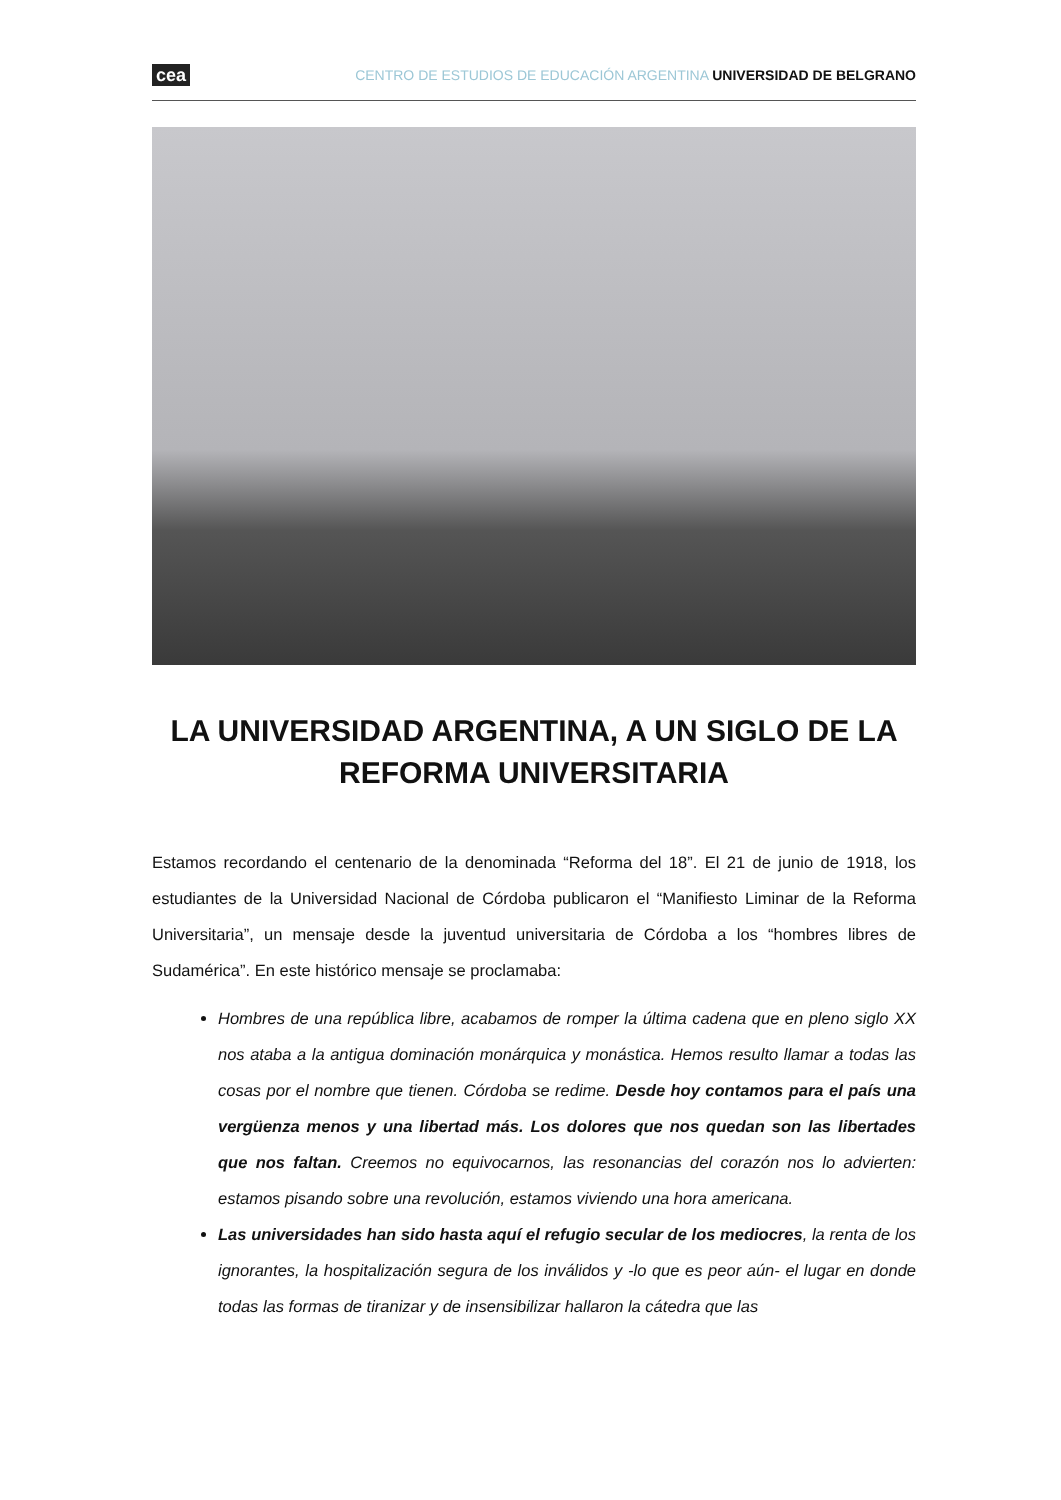cea CENTRO DE ESTUDIOS DE EDUCACIÓN ARGENTINA UNIVERSIDAD DE BELGRANO
LA UNIVERSIDAD ARGENTINA, A UN SIGLO DE LA REFORMA UNIVERSITARIA
Estamos recordando el centenario de la denominada “Reforma del 18”. El 21 de junio de 1918, los estudiantes de la Universidad Nacional de Córdoba publicaron el “Manifiesto Liminar de la Reforma Universitaria”, un mensaje desde la juventud universitaria de Córdoba a los “hombres libres de Sudamérica”. En este histórico mensaje se proclamaba:
Hombres de una república libre, acabamos de romper la última cadena que en pleno siglo XX nos ataba a la antigua dominación monárquica y monástica. Hemos resulto llamar a todas las cosas por el nombre que tienen. Córdoba se redime. Desde hoy contamos para el país una vergüenza menos y una libertad más. Los dolores que nos quedan son las libertades que nos faltan. Creemos no equivocarnos, las resonancias del corazón nos lo advierten: estamos pisando sobre una revolución, estamos viviendo una hora americana.
Las universidades han sido hasta aquí el refugio secular de los mediocres, la renta de los ignorantes, la hospitalización segura de los inválidos y -lo que es peor aún- el lugar en donde todas las formas de tiranizar y de insensibilizar hallaron la cátedra que las